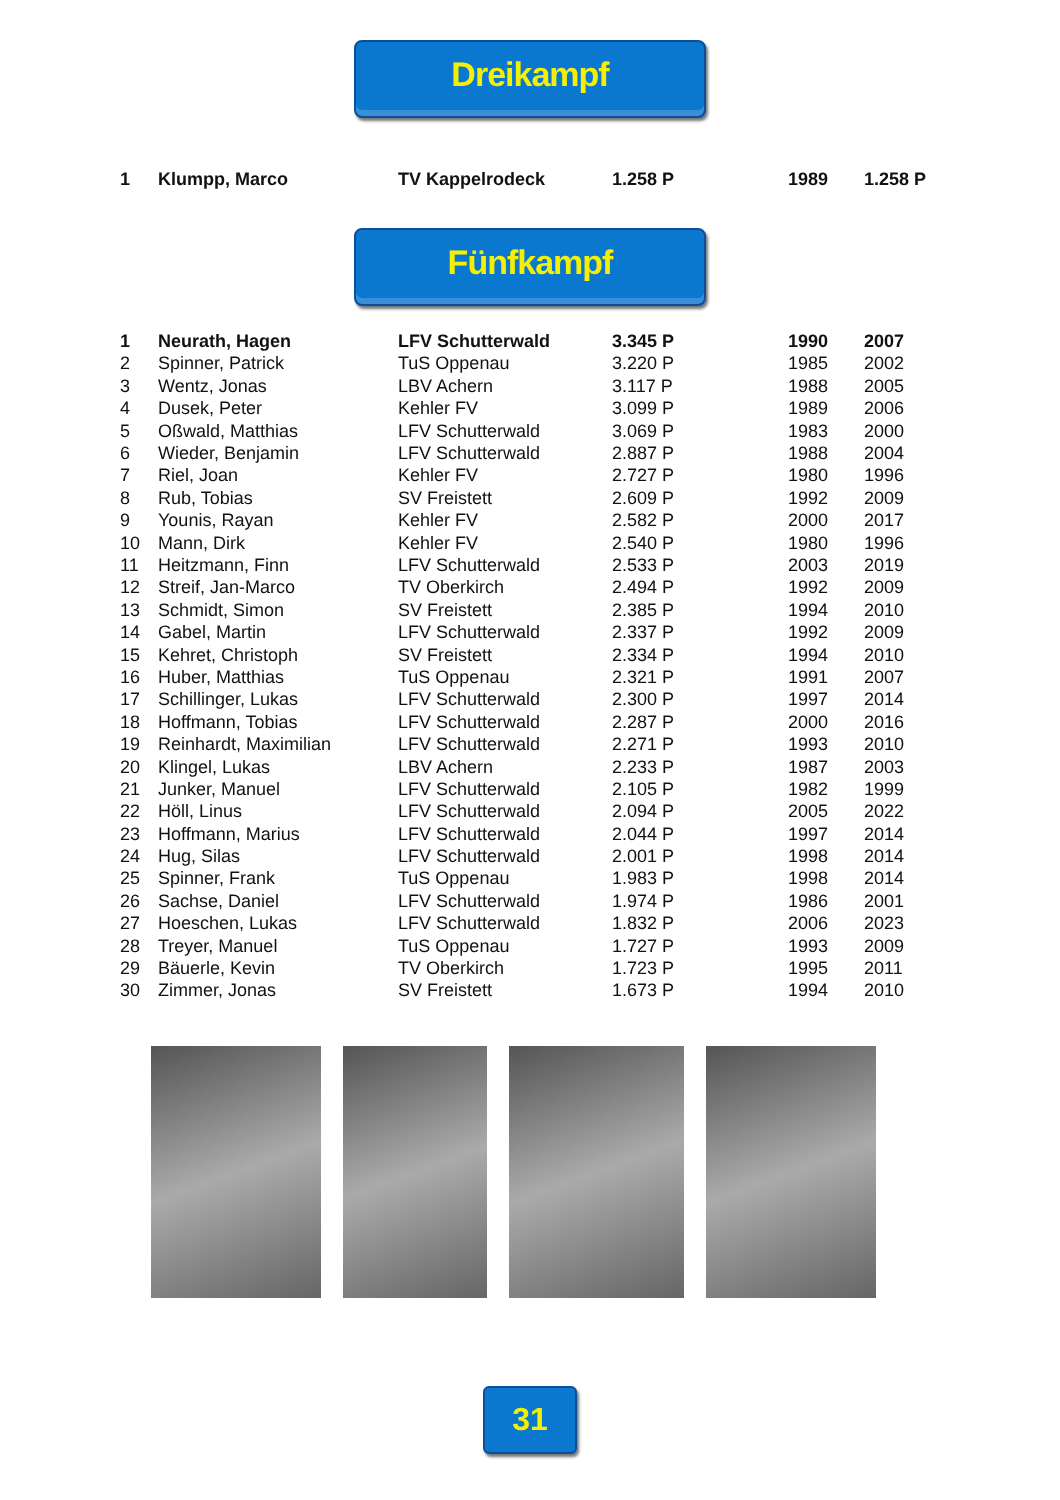Dreikampf
| 1 | Klumpp, Marco | TV Kappelrodeck | 1.258 P | 1989 | 1.258 P |
Fünfkampf
| 1 | Neurath, Hagen | LFV Schutterwald | 3.345 P | 1990 | 2007 |
| 2 | Spinner, Patrick | TuS Oppenau | 3.220 P | 1985 | 2002 |
| 3 | Wentz, Jonas | LBV Achern | 3.117 P | 1988 | 2005 |
| 4 | Dusek, Peter | Kehler FV | 3.099 P | 1989 | 2006 |
| 5 | Oßwald, Matthias | LFV Schutterwald | 3.069 P | 1983 | 2000 |
| 6 | Wieder, Benjamin | LFV Schutterwald | 2.887 P | 1988 | 2004 |
| 7 | Riel, Joan | Kehler FV | 2.727 P | 1980 | 1996 |
| 8 | Rub, Tobias | SV Freistett | 2.609 P | 1992 | 2009 |
| 9 | Younis, Rayan | Kehler FV | 2.582 P | 2000 | 2017 |
| 10 | Mann, Dirk | Kehler FV | 2.540 P | 1980 | 1996 |
| 11 | Heitzmann, Finn | LFV Schutterwald | 2.533 P | 2003 | 2019 |
| 12 | Streif, Jan-Marco | TV Oberkirch | 2.494 P | 1992 | 2009 |
| 13 | Schmidt, Simon | SV Freistett | 2.385 P | 1994 | 2010 |
| 14 | Gabel, Martin | LFV Schutterwald | 2.337 P | 1992 | 2009 |
| 15 | Kehret, Christoph | SV Freistett | 2.334 P | 1994 | 2010 |
| 16 | Huber, Matthias | TuS Oppenau | 2.321 P | 1991 | 2007 |
| 17 | Schillinger, Lukas | LFV Schutterwald | 2.300 P | 1997 | 2014 |
| 18 | Hoffmann, Tobias | LFV Schutterwald | 2.287 P | 2000 | 2016 |
| 19 | Reinhardt, Maximilian | LFV Schutterwald | 2.271 P | 1993 | 2010 |
| 20 | Klingel, Lukas | LBV Achern | 2.233 P | 1987 | 2003 |
| 21 | Junker, Manuel | LFV Schutterwald | 2.105 P | 1982 | 1999 |
| 22 | Höll, Linus | LFV Schutterwald | 2.094 P | 2005 | 2022 |
| 23 | Hoffmann, Marius | LFV Schutterwald | 2.044 P | 1997 | 2014 |
| 24 | Hug, Silas | LFV Schutterwald | 2.001 P | 1998 | 2014 |
| 25 | Spinner, Frank | TuS Oppenau | 1.983 P | 1998 | 2014 |
| 26 | Sachse, Daniel | LFV Schutterwald | 1.974 P | 1986 | 2001 |
| 27 | Hoeschen, Lukas | LFV Schutterwald | 1.832 P | 2006 | 2023 |
| 28 | Treyer, Manuel | TuS Oppenau | 1.727 P | 1993 | 2009 |
| 29 | Bäuerle, Kevin | TV Oberkirch | 1.723 P | 1995 | 2011 |
| 30 | Zimmer, Jonas | SV Freistett | 1.673 P | 1994 | 2010 |
31